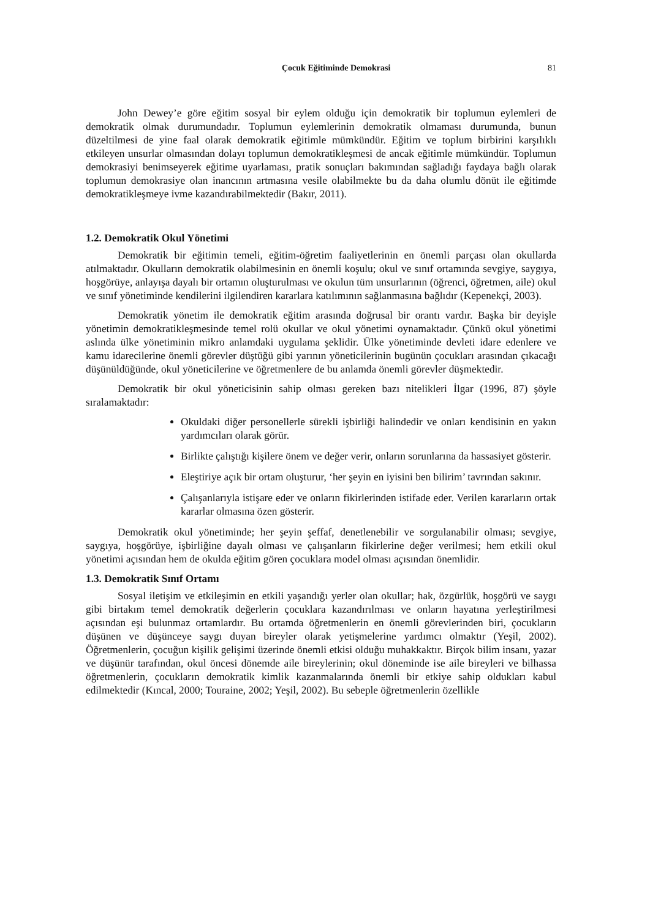Çocuk Eğitiminde Demokrasi 81
John Dewey’e göre eğitim sosyal bir eylem olduğu için demokratik bir toplumun eylemleri de demokratik olmak durumundadır. Toplumun eylemlerinin demokratik olmaması durumunda, bunun düzeltilmesi de yine faal olarak demokratik eğitimle mümkündür. Eğitim ve toplum birbirini karşılıklı etkileyen unsurlar olmasından dolayı toplumun demokratikleşmesi de ancak eğitimle mümkündür. Toplumun demokrasiyi benimseyerek eğitime uyarlaması, pratik sonuçları bakımından sağladığı faydaya bağlı olarak toplumun demokrasiye olan inancının artmasına vesile olabilmekte bu da daha olumlu dönüt ile eğitimde demokratikleşmeye ivme kazandırabilmektedir (Bakır, 2011).
1.2. Demokratik Okul Yönetimi
Demokratik bir eğitimin temeli, eğitim-öğretim faaliyetlerinin en önemli parçası olan okullarda atılmaktadır. Okulların demokratik olabilmesinin en önemli koşulu; okul ve sınıf ortamında sevgiye, saygıya, hoşgörüye, anlayışa dayalı bir ortamın oluşturulması ve okulun tüm unsurlarının (öğrenci, öğretmen, aile) okul ve sınıf yönetiminde kendilerini ilgilendiren kararlara katılımının sağlanmasına bağlıdır (Kepenekçi, 2003).
Demokratik yönetim ile demokratik eğitim arasında doğrusal bir orantı vardır. Başka bir deyişle yönetimin demokratikleşmesinde temel rolü okullar ve okul yönetimi oynamaktadır. Çünkü okul yönetimi aslında ülke yönetiminin mikro anlamdaki uygulama şeklidir. Ülke yönetiminde devleti idare edenlere ve kamu idarecilerine önemli görevler düştüğü gibi yarının yöneticilerinin bugünün çocukları arasından çıkacağı düşünüldüğünde, okul yöneticilerine ve öğretmenlere de bu anlamda önemli görevler düşmektedir.
Demokratik bir okul yöneticisinin sahip olması gereken bazı nitelikleri İlgar (1996, 87) şöyle sıralamaktadır:
Okuldaki diğer personellerle sürekli işbirliği halindedir ve onları kendisinin en yakın yardımcıları olarak görür.
Birlikte çalıştığı kişilere önem ve değer verir, onların sorunlarına da hassasiyet gösterir.
Eleştiriye açık bir ortam oluşturur, ‘her şeyin en iyisini ben bilirim’ tavrından sakınır.
Çalışanlarıyla istişare eder ve onların fikirlerinden istifade eder. Verilen kararların ortak kararlar olmasına özen gösterir.
Demokratik okul yönetiminde; her şeyin şeffaf, denetlenebilir ve sorgulanabilir olması; sevgiye, saygıya, hoşgörüye, işbirliğine dayalı olması ve çalışanların fikirlerine değer verilmesi; hem etkili okul yönetimi açısından hem de okulda eğitim gören çocuklara model olması açısından önemlidir.
1.3. Demokratik Sınıf Ortamı
Sosyal iletişim ve etkileşimin en etkili yaşandığı yerler olan okullar; hak, özgürlük, hoşgörü ve saygı gibi birtakım temel demokratik değerlerin çocuklara kazandırılması ve onların hayatına yerleştirilmesi açısından eşi bulunmaz ortamlardır. Bu ortamda öğretmenlerin en önemli görevlerinden biri, çocukların düşünen ve düşünceye saygı duyan bireyler olarak yetişmelerine yardımcı olmaktır (Yeşil, 2002). Öğretmenlerin, çocuğun kişilik gelişimi üzerinde önemli etkisi olduğu muhakkaktır. Birçok bilim insanı, yazar ve düşünür tarafından, okul öncesi dönemde aile bireylerinin; okul döneminde ise aile bireyleri ve bilhassa öğretmenlerin, çocukların demokratik kimlik kazanmalarında önemli bir etkiye sahip oldukları kabul edilmektedir (Kıncal, 2000; Touraine, 2002; Yeşil, 2002). Bu sebeple öğretmenlerin özellikle